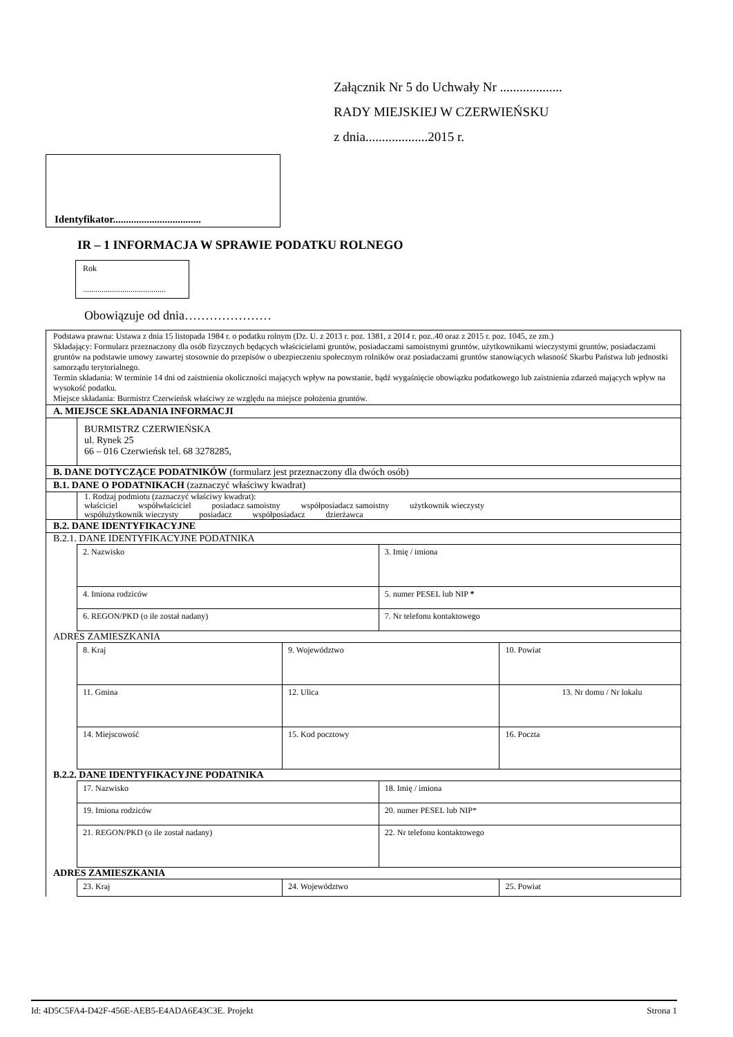Załącznik Nr 5 do Uchwały Nr ...................
RADY MIEJSKIEJ W CZERWIEŃSKU
z dnia...................2015 r.
Identyfikator..................................
IR – 1 INFORMACJA W SPRAWIE PODATKU ROLNEGO
Rok
........................................
Obowiązuje od dnia…………………
Podstawa prawna: Ustawa z dnia 15 listopada 1984 r. o podatku rolnym (Dz. U. z 2013 r. poz. 1381, z 2014 r. poz..40 oraz z 2015 r. poz. 1045, ze zm.)
Składający: Formularz przeznaczony dla osób fizycznych będących właścicielami gruntów, posiadaczami samoistnymi gruntów, użytkownikami wieczystymi gruntów, posiadaczami gruntów na podstawie umowy zawartej stosownie do przepisów o ubezpieczeniu społecznym rolników oraz posiadaczami gruntów stanowiących własność Skarbu Państwa lub jednostki samorządu terytorialnego.
Termin składania: W terminie 14 dni od zaistnienia okoliczności mających wpływ na powstanie, bądź wygaśnięcie obowiązku podatkowego lub zaistnienia zdarzeń mających wpływ na wysokość podatku.
Miejsce składania: Burmistrz Czerwieńsk właściwy ze względu na miejsce położenia gruntów.
A. MIEJSCE SKŁADANIA INFORMACJI
BURMISTRZ CZERWIEŃSKA
ul. Rynek 25
66 – 016 Czerwieńsk tel. 68 3278285,
B. DANE DOTYCZĄCE PODATNIKÓW (formularz jest przeznaczony dla dwóch osób)
B.1. DANE O PODATNIKACH (zaznaczyć właściwy kwadrat)
1. Rodzaj podmiotu (zaznaczyć właściwy kwadrat):
właściciel współwłaściciel posiadacz samoistny współposiadacz samoistny użytkownik wieczysty
współużytkownik wieczysty posiadacz współposiadacz dzierżawca
B.2. DANE IDENTYFIKACYJNE
B.2.1. DANE IDENTYFIKACYJNE PODATNIKA
| 2. Nazwisko | 3. Imię / imiona |
| 4. Imiona rodziców | 5. numer PESEL lub NIP * |
| 6. REGON/PKD (o ile został nadany) | 7. Nr telefonu kontaktowego |
ADRES ZAMIESZKANIA
| 8. Kraj | 9. Województwo | 10. Powiat |
| 11. Gmina | 12. Ulica | 13. Nr domu / Nr lokalu |
| 14. Miejscowość | 15. Kod pocztowy | 16. Poczta |
B.2.2. DANE IDENTYFIKACYJNE PODATNIKA
| 17. Nazwisko | 18. Imię / imiona |
| 19. Imiona rodziców | 20. numer PESEL lub NIP* |
| 21. REGON/PKD (o ile został nadany) | 22. Nr telefonu kontaktowego |
ADRES ZAMIESZKANIA
| 23. Kraj | 24. Województwo | 25. Powiat |
Id: 4D5C5FA4-D42F-456E-AEB5-E4ADA6E43C3E. Projekt Strona 1